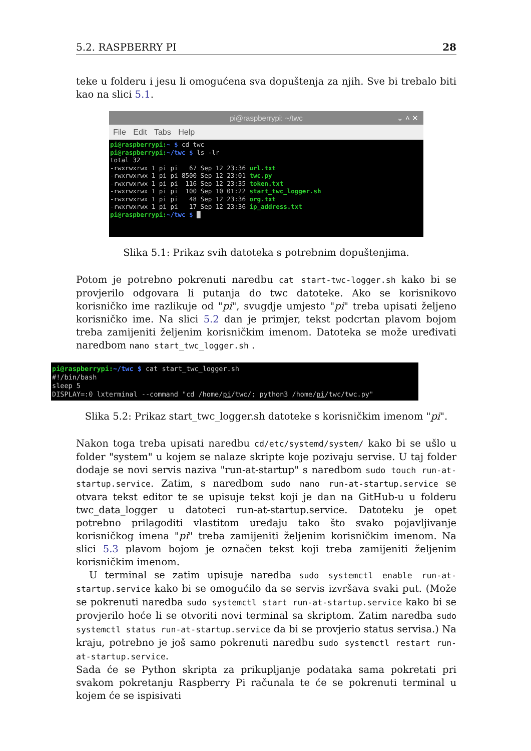5.2. RASPBERRY PI 28
teke u folderu i jesu li omogućena sva dopuštenja za njih. Sve bi trebalo biti kao na slici 5.1.
pi@raspberrypi: ~/twc ⌄ ˄ ✕
File Edit Tabs Help
pi@raspberrypi:~ $ cd twc pi@raspberrypi:~/twc $ ls -lr total 32 -rwxrwxrwx 1 pi pi 67 Sep 12 23:36 url.txt -rwxrwxrwx 1 pi pi 8500 Sep 12 23:01 twc.py -rwxrwxrwx 1 pi pi 116 Sep 12 23:35 token.txt -rwxrwxrwx 1 pi pi 100 Sep 10 01:22 start_twc_logger.sh -rwxrwxrwx 1 pi pi 48 Sep 12 23:36 org.txt -rwxrwxrwx 1 pi pi 17 Sep 12 23:36 ip_address.txt pi@raspberrypi:~/twc $ █
Slika 5.1: Prikaz svih datoteka s potrebnim dopuštenjima.
Potom je potrebno pokrenuti naredbu cat start-twc-logger.sh kako bi se provjerilo odgovara li putanja do twc datoteke. Ako se korisnikovo korisničko ime razlikuje od "pi", svugdje umjesto "pi" treba upisati željeno korisničko ime. Na slici 5.2 dan je primjer, tekst podcrtan plavom bojom treba zamijeniti željenim korisničkim imenom. Datoteka se može uređivati naredbom nano start_twc_logger.sh .
pi@raspberrypi:~/twc $ cat start_twc_logger.sh #!/bin/bash sleep 5 DISPLAY=:0 lxterminal --command "cd /home/pi/twc/; python3 /home/pi/twc/twc.py"
Slika 5.2: Prikaz start_twc_logger.sh datoteke s korisničkim imenom "pi".
Nakon toga treba upisati naredbu cd/etc/systemd/system/ kako bi se ušlo u folder "system" u kojem se nalaze skripte koje pozivaju servise. U taj folder dodaje se novi servis naziva "run-at-startup" s naredbom sudo touch run-at-startup.service. Zatim, s naredbom sudo nano run-at-startup.service se otvara tekst editor te se upisuje tekst koji je dan na GitHub-u u folderu twc_data_logger u datoteci run-at-startup.service. Datoteku je opet potrebno prilagoditi vlastitom uređaju tako što svako pojavljivanje korisničkog imena "pi" treba zamijeniti željenim korisničkim imenom. Na slici 5.3 plavom bojom je označen tekst koji treba zamijeniti željenim korisničkim imenom.
U terminal se zatim upisuje naredba sudo systemctl enable run-at-startup.service kako bi se omogućilo da se servis izvršava svaki put. (Može se pokrenuti naredba sudo systemctl start run-at-startup.service kako bi se provjerilo hoće li se otvoriti novi terminal sa skriptom. Zatim naredba sudo systemctl status run-at-startup.service da bi se provjerio status servisa.) Na kraju, potrebno je još samo pokrenuti naredbu sudo systemctl restart run-at-startup.service.
Sada će se Python skripta za prikupljanje podataka sama pokretati pri svakom pokretanju Raspberry Pi računala te će se pokrenuti terminal u kojem će se ispisivati